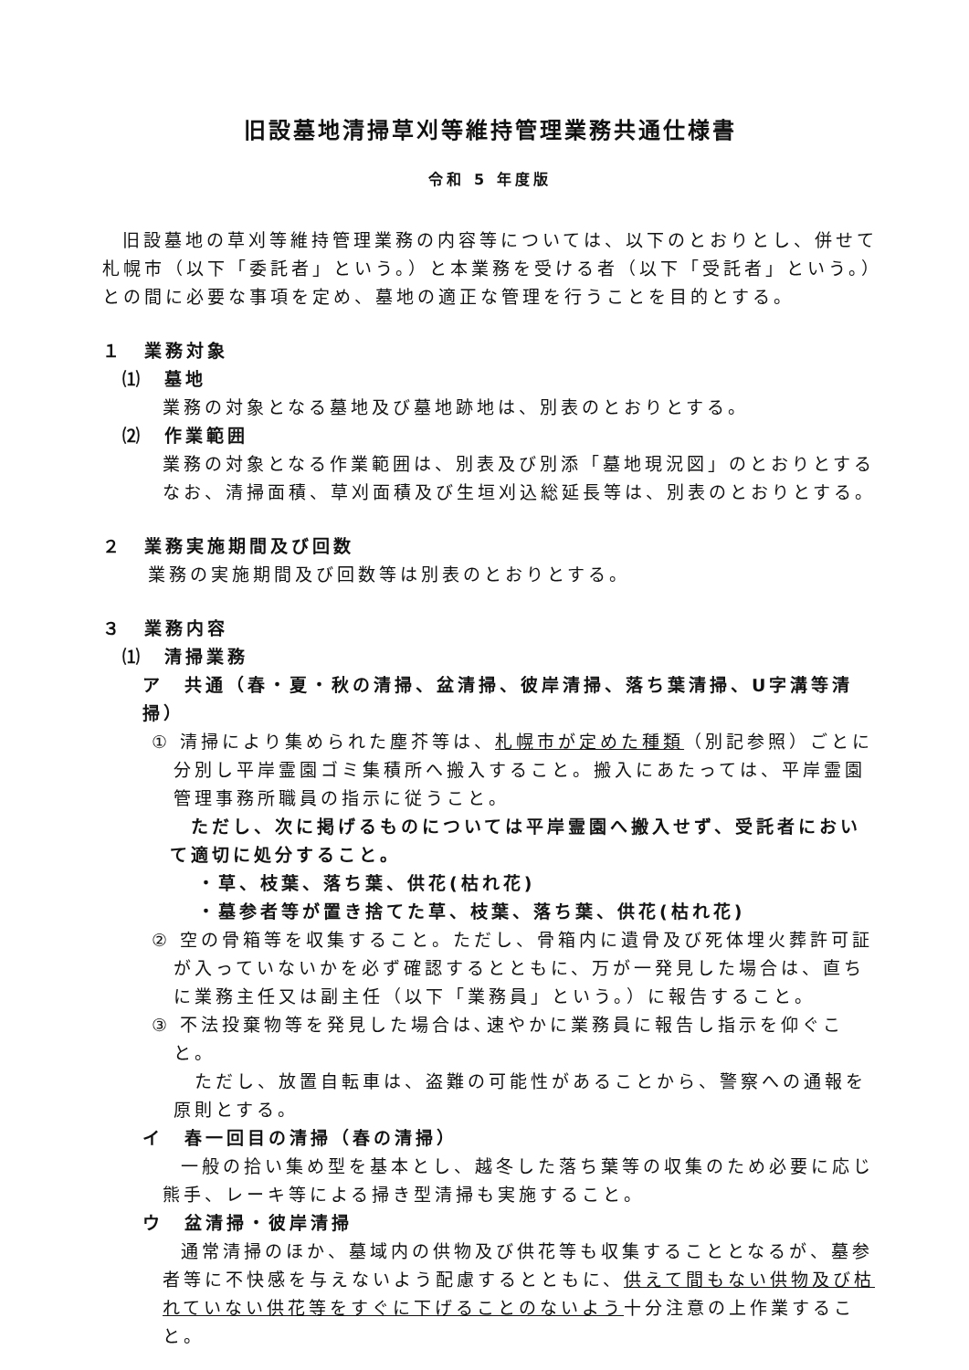旧設墓地清掃草刈等維持管理業務共通仕様書
令和 5 年度版
旧設墓地の草刈等維持管理業務の内容等については、以下のとおりとし、併せて札幌市（以下「委託者」という。）と本業務を受ける者（以下「受託者」という。）との間に必要な事項を定め、墓地の適正な管理を行うことを目的とする。
１　業務対象
⑴　墓地
業務の対象となる墓地及び墓地跡地は、別表のとおりとする。
⑵　作業範囲
業務の対象となる作業範囲は、別表及び別添「墓地現況図」のとおりとする
なお、清掃面積、草刈面積及び生垣刈込総延長等は、別表のとおりとする。
２　業務実施期間及び回数
業務の実施期間及び回数等は別表のとおりとする。
３　業務内容
⑴　清掃業務
ア　共通（春・夏・秋の清掃、盆清掃、彼岸清掃、落ち葉清掃、U字溝等清掃）
① 清掃により集められた塵芥等は、札幌市が定めた種類（別記参照）ごとに分別し平岸霊園ゴミ集積所へ搬入すること。搬入にあたっては、平岸霊園管理事務所職員の指示に従うこと。
　ただし、次に掲げるものについては平岸霊園へ搬入せず、受託者において適切に処分すること。
・草、枝葉、落ち葉、供花(枯れ花)
・墓参者等が置き捨てた草、枝葉、落ち葉、供花(枯れ花)
② 空の骨箱等を収集すること。ただし、骨箱内に遺骨及び死体埋火葬許可証が入っていないかを必ず確認するとともに、万が一発見した場合は、直ちに業務主任又は副主任（以下「業務員」という。）に報告すること。
③ 不法投棄物等を発見した場合は､速やかに業務員に報告し指示を仰ぐこと。
　ただし、放置自転車は、盗難の可能性があることから、警察への通報を原則とする。
イ　春一回目の清掃（春の清掃）
一般の拾い集め型を基本とし、越冬した落ち葉等の収集のため必要に応じ熊手、レーキ等による掃き型清掃も実施すること。
ウ　盆清掃・彼岸清掃
通常清掃のほか、墓域内の供物及び供花等も収集することとなるが、墓参者等に不快感を与えないよう配慮するとともに、供えて間もない供物及び枯れていない供花等をすぐに下げることのないよう十分注意の上作業すること。